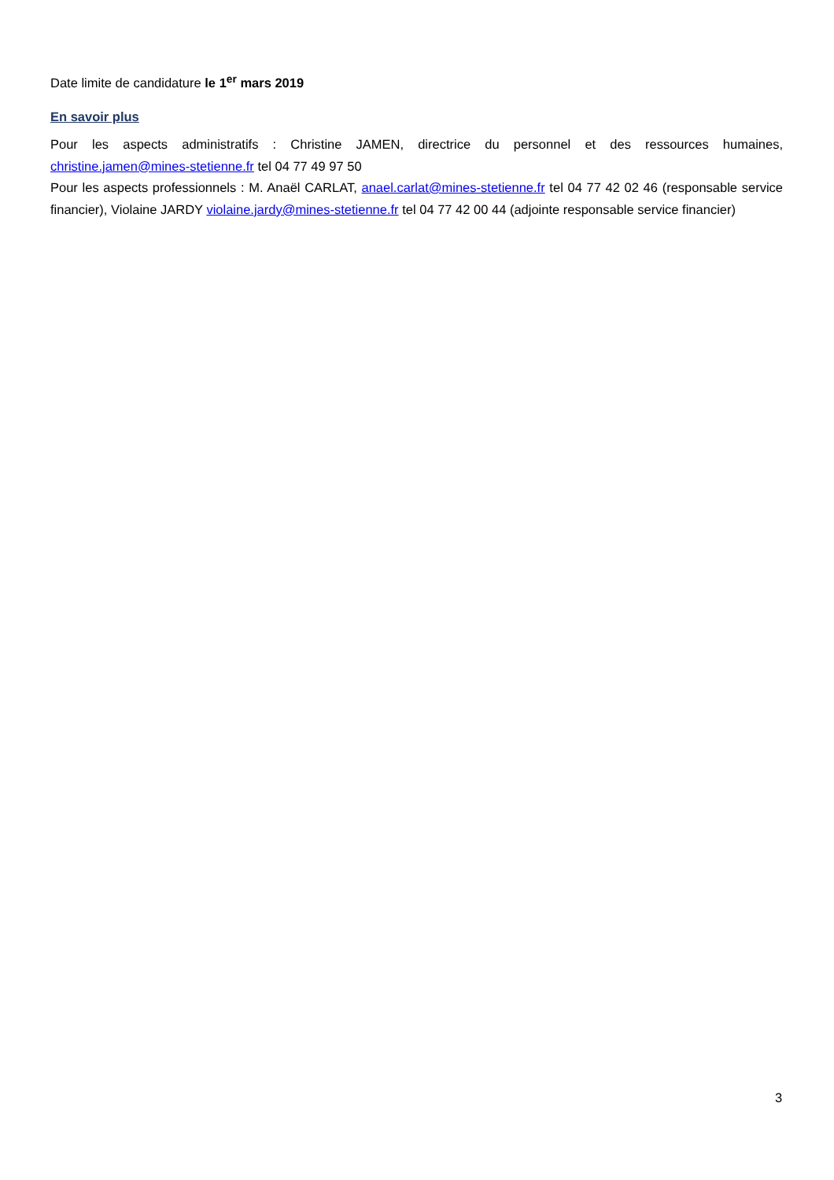Date limite de candidature le 1<sup>er</sup> mars 2019
En savoir plus
Pour les aspects administratifs : Christine JAMEN, directrice du personnel et des ressources humaines, christine.jamen@mines-stetienne.fr tel 04 77 49 97 50
Pour les aspects professionnels : M. Anaël CARLAT, anael.carlat@mines-stetienne.fr tel 04 77 42 02 46 (responsable service financier), Violaine JARDY violaine.jardy@mines-stetienne.fr tel 04 77 42 00 44 (adjointe responsable service financier)
3